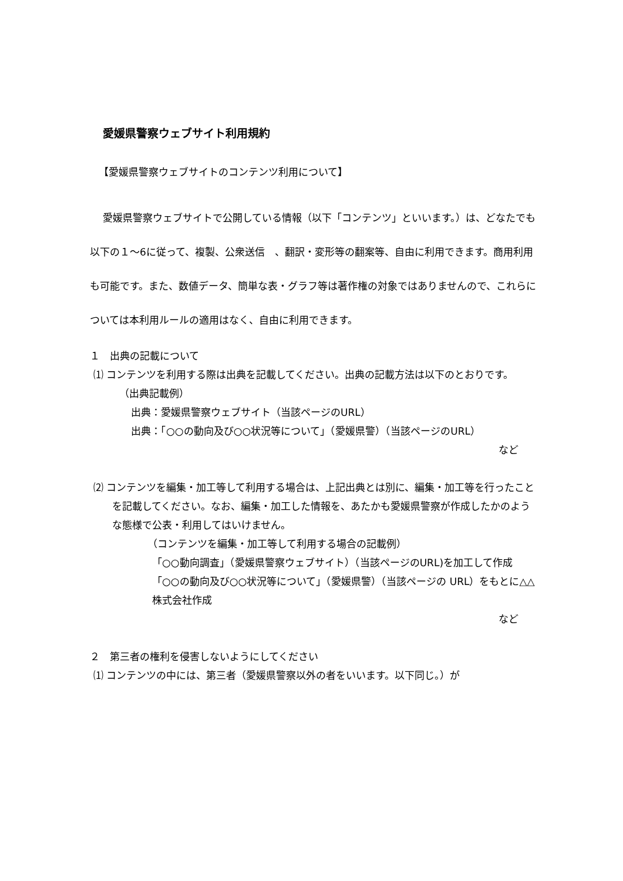愛媛県警察ウェブサイト利用規約
【愛媛県警察ウェブサイトのコンテンツ利用について】
愛媛県警察ウェブサイトで公開している情報（以下「コンテンツ」といいます。）は、どなたでも以下の１～6に従って、複製、公衆送信　、翻訳・変形等の翻案等、自由に利用できます。商用利用も可能です。また、数値データ、簡単な表・グラフ等は著作権の対象ではありませんので、これらについては本利用ルールの適用はなく、自由に利用できます。
１　出典の記載について
⑴ コンテンツを利用する際は出典を記載してください。出典の記載方法は以下のとおりです。
（出典記載例）
出典：愛媛県警察ウェブサイト（当該ページのURL）
出典：「○○の動向及び○○状況等について」（愛媛県警）（当該ページのURL）
など
⑵ コンテンツを編集・加工等して利用する場合は、上記出典とは別に、編集・加工等を行ったことを記載してください。なお、編集・加工した情報を、あたかも愛媛県警察が作成したかのような態様で公表・利用してはいけません。
（コンテンツを編集・加工等して利用する場合の記載例）
「○○動向調査」（愛媛県警察ウェブサイト）（当該ページのURL)を加工して作成
「○○の動向及び○○状況等について」（愛媛県警）（当該ページの URL）をもとに△△株式会社作成
など
２　第三者の権利を侵害しないようにしてください
⑴ コンテンツの中には、第三者（愛媛県警察以外の者をいいます。以下同じ。）が